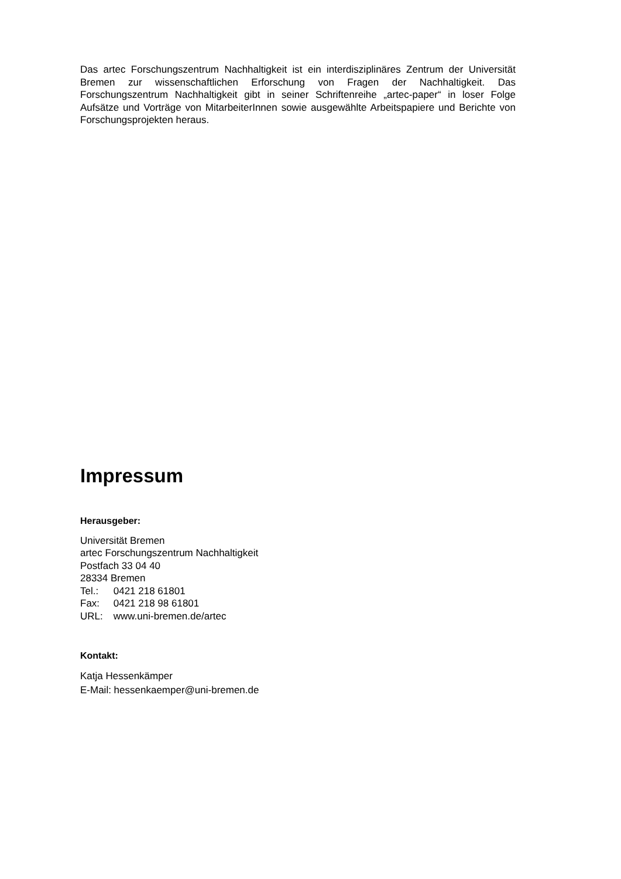Das artec Forschungszentrum Nachhaltigkeit ist ein interdisziplinäres Zentrum der Universität Bremen zur wissenschaftlichen Erforschung von Fragen der Nachhaltigkeit. Das Forschungszentrum Nachhaltigkeit gibt in seiner Schriftenreihe „artec-paper“ in loser Folge Aufsätze und Vorträge von MitarbeiterInnen sowie ausgewählte Arbeitspapiere und Berichte von Forschungsprojekten heraus.
Impressum
Herausgeber:
Universität Bremen
artec Forschungszentrum Nachhaltigkeit
Postfach 33 04 40
28334 Bremen
Tel.: 0421 218 61801
Fax: 0421 218 98 61801
URL: www.uni-bremen.de/artec
Kontakt:
Katja Hessenkämper
E-Mail: hessenkaemper@uni-bremen.de